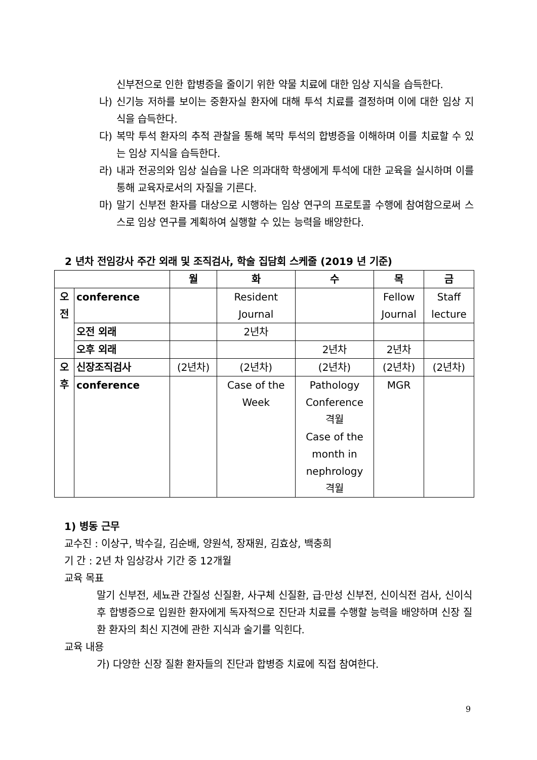신부전으로 인한 합병증을 줄이기 위한 약물 치료에 대한 임상 지식을 습득한다.
나) 신기능 저하를 보이는 중환자실 환자에 대해 투석 치료를 결정하며 이에 대한 임상 지식을 습득한다.
다) 복막 투석 환자의 추적 관찰을 통해 복막 투석의 합병증을 이해하며 이를 치료할 수 있는 임상 지식을 습득한다.
라) 내과 전공의와 임상 실습을 나온 의과대학 학생에게 투석에 대한 교육을 실시하며 이를 통해 교육자로서의 자질을 기른다.
마) 말기 신부전 환자를 대상으로 시행하는 임상 연구의 프로토콜 수행에 참여함으로써 스스로 임상 연구를 계획하여 실행할 수 있는 능력을 배양한다.
2 년차 전임강사 주간 외래 및 조직검사, 학술 집담회 스케줄 (2019 년 기준)
| | | 월 | 화 | 수 | 목 | 금 |
| --- | --- | --- | --- | --- | --- | --- |
| 오 전 | conference | | Resident Journal | | Fellow Journal | Staff lecture |
| | 오전 외래 | | 2년차 | | | |
| | 오후 외래 | | | 2년차 | 2년차 | |
| 오 후 | 신장조직검사 | (2년차) | (2년차) | (2년차) | (2년차) | (2년차) |
| | conference | | Case of the Week | Pathology Conference 격월 Case of the month in nephrology 격월 | MGR | |
1) 병동 근무
교수진 : 이상구, 박수길, 김순배, 양원석, 장재원, 김효상, 백충희
기 간 : 2년 차 임상강사 기간 중 12개월
교육 목표
말기 신부전, 세뇨관 간질성 신질환, 사구체 신질환, 급·만성 신부전, 신이식전 검사, 신이식 후 합병증으로 입원한 환자에게 독자적으로 진단과 치료를 수행할 능력을 배양하며 신장 질환 환자의 최신 지견에 관한 지식과 술기를 익힌다.
교육 내용
가) 다양한 신장 질환 환자들의 진단과 합병증 치료에 직접 참여한다.
9